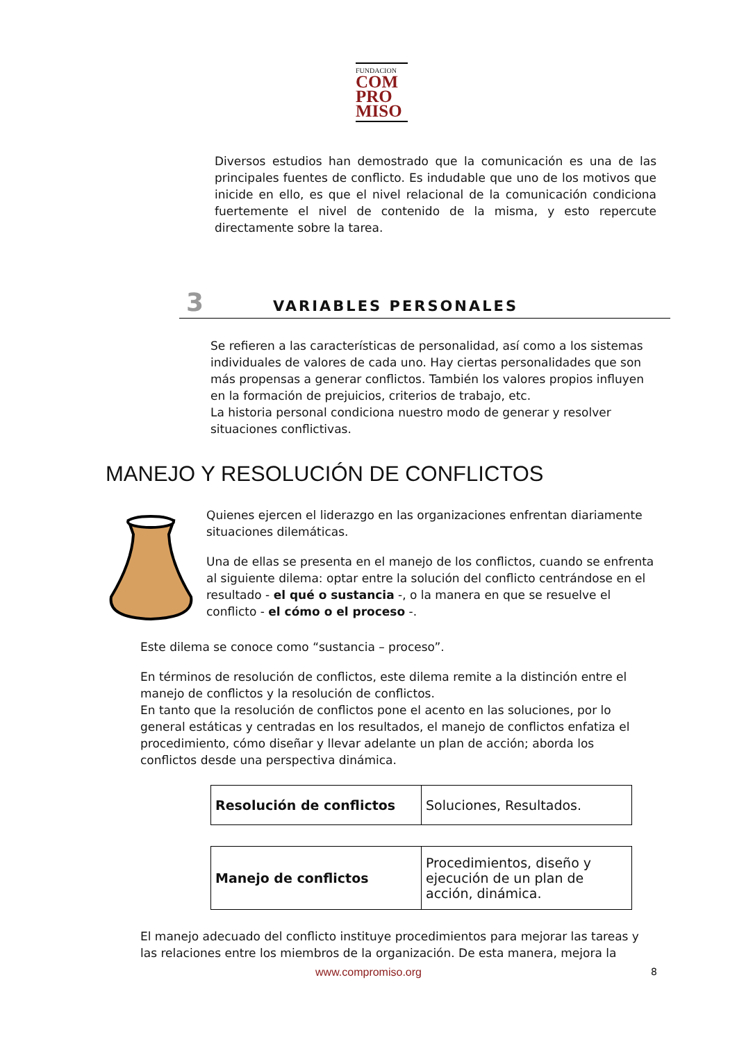FUNDACION
COM
PRO
MISO
Diversos estudios han demostrado que la comunicación es una de las principales fuentes de conflicto. Es indudable que uno de los motivos que inicide en ello, es que el nivel relacional de la comunicación condiciona fuertemente el nivel de contenido de la misma, y esto repercute directamente sobre la tarea.
3 VARIABLES PERSONALES
Se refieren a las características de personalidad, así como a los sistemas individuales de valores de cada uno. Hay ciertas personalidades que son más propensas a generar conflictos. También los valores propios influyen en la formación de prejuicios, criterios de trabajo, etc.
La historia personal condiciona nuestro modo de generar y resolver situaciones conflictivas.
MANEJO Y RESOLUCIÓN DE CONFLICTOS
Quienes ejercen el liderazgo en las organizaciones enfrentan diariamente situaciones dilemáticas.
Una de ellas se presenta en el manejo de los conflictos, cuando se enfrenta al siguiente dilema: optar entre la solución del conflicto centrándose en el resultado - el qué o sustancia -, o la manera en que se resuelve el conflicto - el cómo o el proceso -.
Este dilema se conoce como “sustancia – proceso”.
En términos de resolución de conflictos, este dilema remite a la distinción entre el manejo de conflictos y la resolución de conflictos.
En tanto que la resolución de conflictos pone el acento en las soluciones, por lo general estáticas y centradas en los resultados, el manejo de conflictos enfatiza el procedimiento, cómo diseñar y llevar adelante un plan de acción; aborda los conflictos desde una perspectiva dinámica.
| Resolución de conflictos | Soluciones, Resultados. |
| Manejo de conflictos | Procedimientos, diseño y ejecución de un plan de acción, dinámica. |
El manejo adecuado del conflicto instituye procedimientos para mejorar las tareas y las relaciones entre los miembros de la organización. De esta manera, mejora la
www.compromiso.org 8